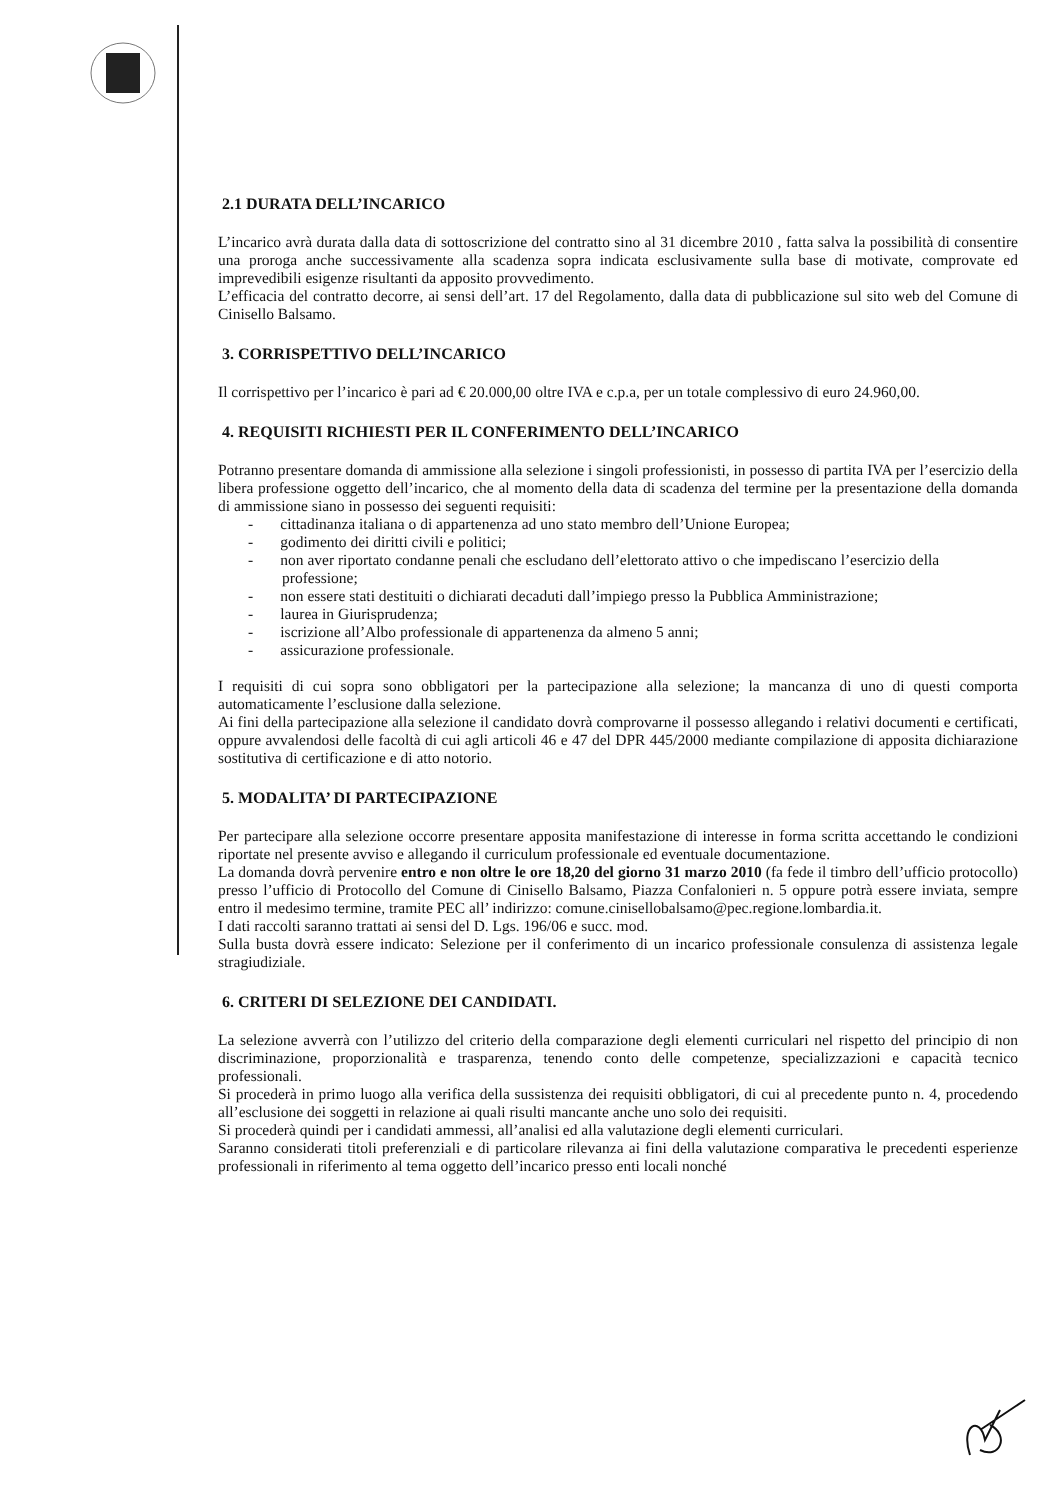2.1 DURATA DELL’INCARICO
L’incarico avrà durata dalla data di sottoscrizione del contratto sino al 31 dicembre 2010 , fatta salva la possibilità di consentire una proroga anche successivamente alla scadenza sopra indicata esclusivamente sulla base di motivate, comprovate ed imprevedibili esigenze risultanti da apposito provvedimento.
L’efficacia del contratto decorre, ai sensi dell’art. 17 del Regolamento, dalla data di pubblicazione sul sito web del Comune di Cinisello Balsamo.
3. CORRISPETTIVO DELL’INCARICO
Il corrispettivo per l’incarico è pari ad € 20.000,00 oltre IVA e c.p.a, per un totale complessivo di euro 24.960,00.
4. REQUISITI RICHIESTI PER IL CONFERIMENTO DELL’INCARICO
Potranno presentare domanda di ammissione alla selezione i singoli professionisti, in possesso di partita IVA per l’esercizio della libera professione oggetto dell’incarico, che al momento della data di scadenza del termine per la presentazione della domanda di ammissione siano in possesso dei seguenti requisiti:
- cittadinanza italiana o di appartenenza ad uno stato membro dell’Unione Europea;
- godimento dei diritti civili e politici;
- non aver riportato condanne penali che escludano dell’elettorato attivo o che impediscano l’esercizio della professione;
- non essere stati destituiti o dichiarati decaduti dall’impiego presso la Pubblica Amministrazione;
- laurea in Giurisprudenza;
- iscrizione all’Albo professionale di appartenenza da almeno 5 anni;
- assicurazione professionale.
I requisiti di cui sopra sono obbligatori per la partecipazione alla selezione; la mancanza di uno di questi comporta automaticamente l’esclusione dalla selezione.
Ai fini della partecipazione alla selezione il candidato dovrà comprovarne il possesso allegando i relativi documenti e certificati, oppure avvalendosi delle facoltà di cui agli articoli 46 e 47 del DPR 445/2000 mediante compilazione di apposita dichiarazione sostitutiva di certificazione e di atto notorio.
5. MODALITA’ DI PARTECIPAZIONE
Per partecipare alla selezione occorre presentare apposita manifestazione di interesse in forma scritta accettando le condizioni riportate nel presente avviso e allegando il curriculum professionale ed eventuale documentazione.
La domanda dovrà pervenire entro e non oltre le ore 18,20 del giorno 31 marzo 2010 (fa fede il timbro dell’ufficio protocollo) presso l’ufficio di Protocollo del Comune di Cinisello Balsamo, Piazza Confalonieri n. 5 oppure potrà essere inviata, sempre entro il medesimo termine, tramite PEC all’ indirizzo: comune.cinisellobalsamo@pec.regione.lombardia.it.
I dati raccolti saranno trattati ai sensi del D. Lgs. 196/06 e succ. mod.
Sulla busta dovrà essere indicato: Selezione per il conferimento di un incarico professionale consulenza di assistenza legale stragiudiziale.
6. CRITERI DI SELEZIONE DEI CANDIDATI.
La selezione avverrà con l’utilizzo del criterio della comparazione degli elementi curriculari nel rispetto del principio di non discriminazione, proporzionalità e trasparenza, tenendo conto delle competenze, specializzazioni e capacità tecnico professionali.
Si procederà in primo luogo alla verifica della sussistenza dei requisiti obbligatori, di cui al precedente punto n. 4, procedendo all’esclusione dei soggetti in relazione ai quali risulti mancante anche uno solo dei requisiti.
Si procederà quindi per i candidati ammessi, all’analisi ed alla valutazione degli elementi curriculari.
Saranno considerati titoli preferenziali e di particolare rilevanza ai fini della valutazione comparativa le precedenti esperienze professionali in riferimento al tema oggetto dell’incarico presso enti locali nonché